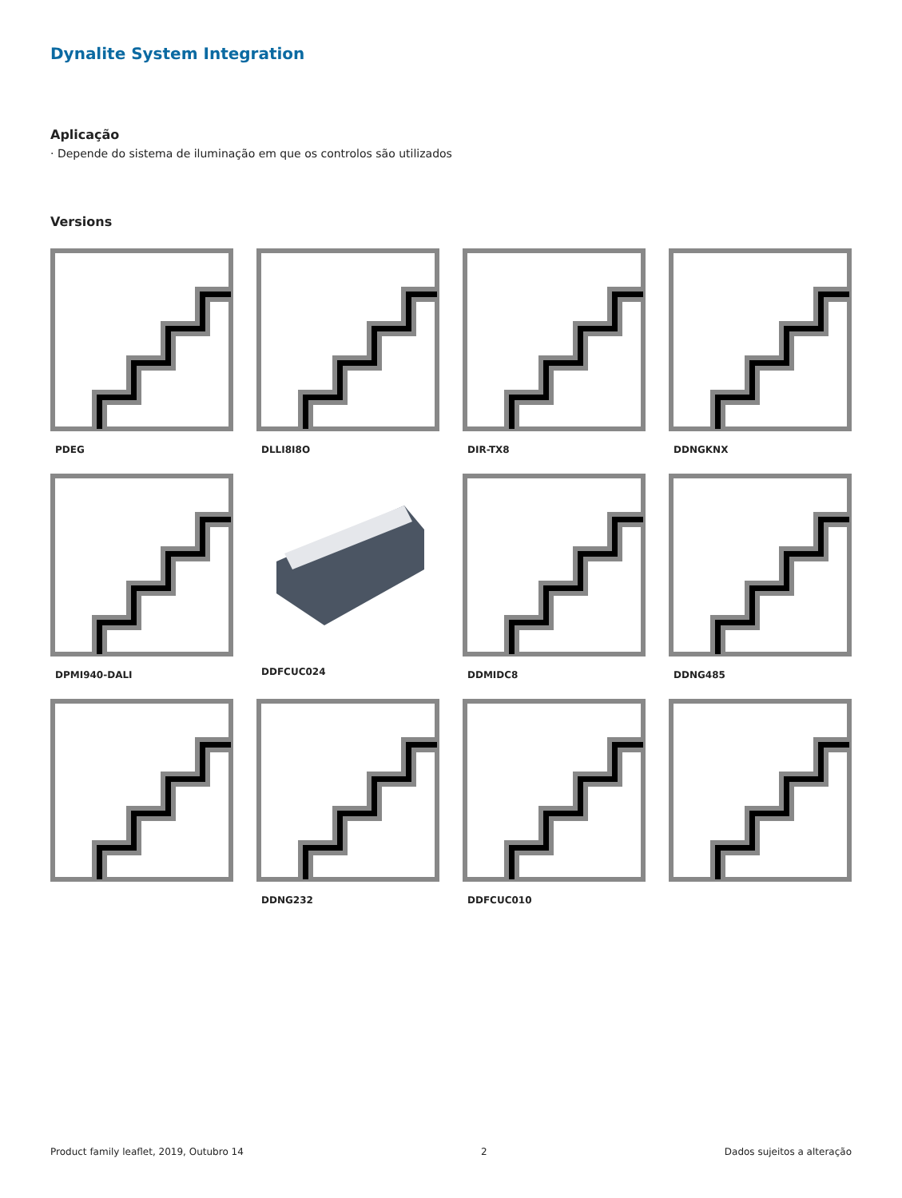Dynalite System Integration
Aplicação
· Depende do sistema de iluminação em que os controlos são utilizados
Versions
PDEG
DLLI8I8O
DIR-TX8
DDNGKNX
DPMI940-DALI
DDFCUC024
DDMIDC8
DDNG485
DDNG232
DDFCUC010
Product family leaflet, 2019, Outubro 14 2 Dados sujeitos a alteração